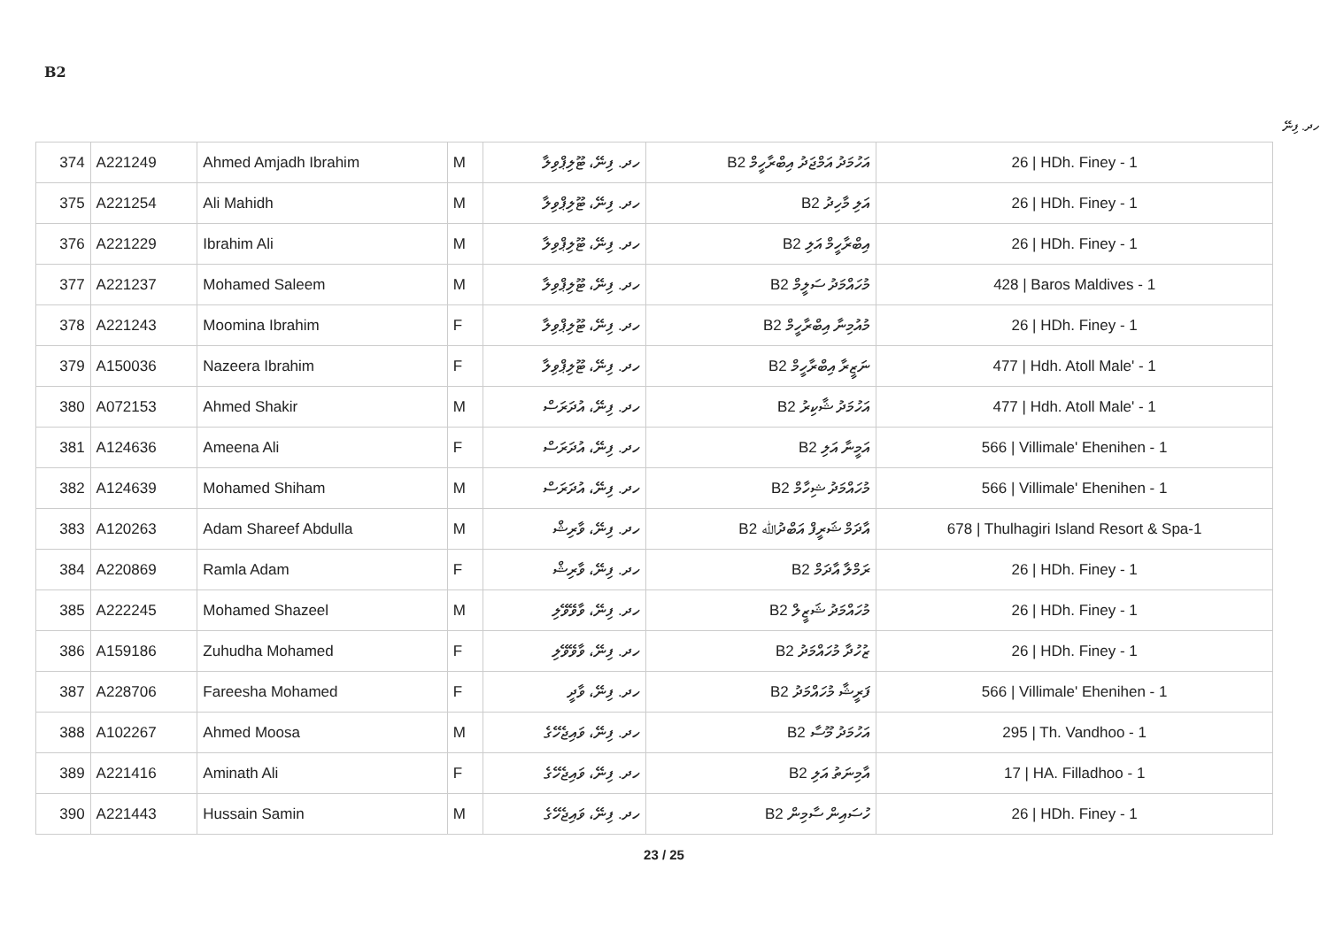B2
ހދ. ފިނޭ
| 374 | A221249 | Ahmed Amjadh Ibrahim | M | ހދ. ފިނޭ، ޓޫލިޕްވިލާ | B2 އަހުމަދު އަމްޖަދު އިބްރާހީމް | 26 / HDh. Finey - 1 |
| 375 | A221254 | Ali Mahidh | M | ހދ. ފިނޭ، ޓޫލިޕްވިލާ | B2 އަލި މާހިދު | 26 / HDh. Finey - 1 |
| 376 | A221229 | Ibrahim Ali | M | ހދ. ފިނޭ، ޓޫލިޕްވިލާ | B2 އިބްރާހީމް އަލި | 26 / HDh. Finey - 1 |
| 377 | A221237 | Mohamed Saleem | M | ހދ. ފިނޭ، ޓޫލިޕްވިލާ | B2 މުހައްމަދު ސަލީމް | 428 / Baros Maldives - 1 |
| 378 | A221243 | Moomina Ibrahim | F | ހދ. ފިނޭ، ޓޫލިޕްވިލާ | B2 މުއުމިނާ އިބްރާހީމް | 26 / HDh. Finey - 1 |
| 379 | A150036 | Nazeera Ibrahim | F | ހދ. ފިނޭ، ޓޫލިޕްވިލާ | B2 ނަޒީރާ އިބްރާހީމް | 477 / Hdh. Atoll Male' - 1 |
| 380 | A072153 | Ahmed Shakir | M | ހދ. ފިނޭ، އުދަރަސް | B2 އަހުމަދު ޝާކިރު | 477 / Hdh. Atoll Male' - 1 |
| 381 | A124636 | Ameena Ali | F | ހދ. ފިނޭ، އުދަރަސް | B2 އަމީނާ އަލި | 566 / Villimale' Ehenihen - 1 |
| 382 | A124639 | Mohamed Shiham | M | ހދ. ފިނޭ، އުދަރަސް | B2 މުހައްމަދު ޝިހާމް | 566 / Villimale' Ehenihen - 1 |
| 383 | A120263 | Adam Shareef Abdulla | M | ހދ. ފިނޭ، ވާރިޝް | B2 އާދަމް ޝަރީފް އަބްދުﷲ | 678 / Thulhagiri Island Resort & Spa-1 |
| 384 | A220869 | Ramla Adam | F | ހދ. ފިނޭ، ވާރިޝް | B2 ރަމްލާ އާދަމް | 26 / HDh. Finey - 1 |
| 385 | A222245 | Mohamed Shazeel | M | ހދ. ފިނޭ، ވާވޭވޭލި | B2 މުހައްމަދު ޝަޒީލް | 26 / HDh. Finey - 1 |
| 386 | A159186 | Zuhudha Mohamed | F | ހދ. ފިނޭ، ވާވޭވޭލި | B2 ޒުހުދާ މުހައްމަދު | 26 / HDh. Finey - 1 |
| 387 | A228706 | Fareesha Mohamed | F | ހދ. ފިނޭ، ވާދީ | B2 ފަރީޝާ މުހައްމަދު | 566 / Villimale' Ehenihen - 1 |
| 388 | A102267 | Ahmed Moosa | M | ހދ. ފިނޭ، ވައިޖެހޭގެ | B2 އަހުމަދު މޫސާ | 295 / Th. Vandhoo - 1 |
| 389 | A221416 | Aminath Ali | F | ހދ. ފިނޭ، ވައިޖެހޭގެ | B2 އާމިނަތު އަލި | 17 / HA. Filladhoo - 1 |
| 390 | A221443 | Hussain Samin | M | ހދ. ފިނޭ، ވައިޖެހޭގެ | B2 ހުސައިން ސާމިން | 26 / HDh. Finey - 1 |
23 / 25